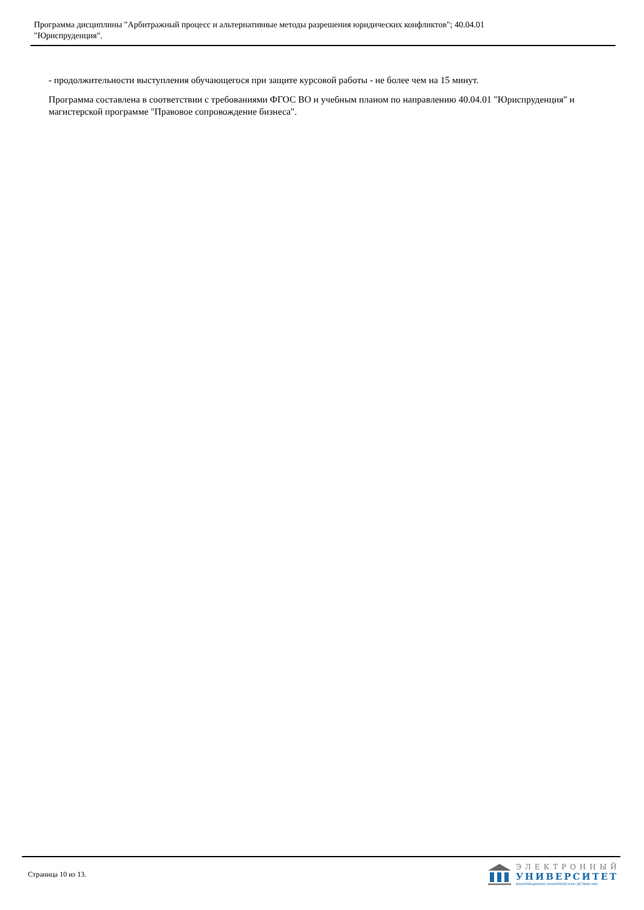Программа дисциплины "Арбитражный процесс и альтернативные методы разрешения юридических конфликтов"; 40.04.01
"Юриспруденция".
- продолжительности выступления обучающегося при защите курсовой работы - не более чем на 15 минут.
Программа составлена в соответствии с требованиями ФГОС ВО и учебным планом по направлению 40.04.01 "Юриспруденция" и магистерской программе "Правовое сопровождение бизнеса".
Страница 10 из 13.
ЭЛЕКТРОННЫЙ
УНИВЕРСИТЕТ
ИНФОРМАЦИОННО-АНАЛИТИЧЕСКАЯ СИСТЕМА КФУ